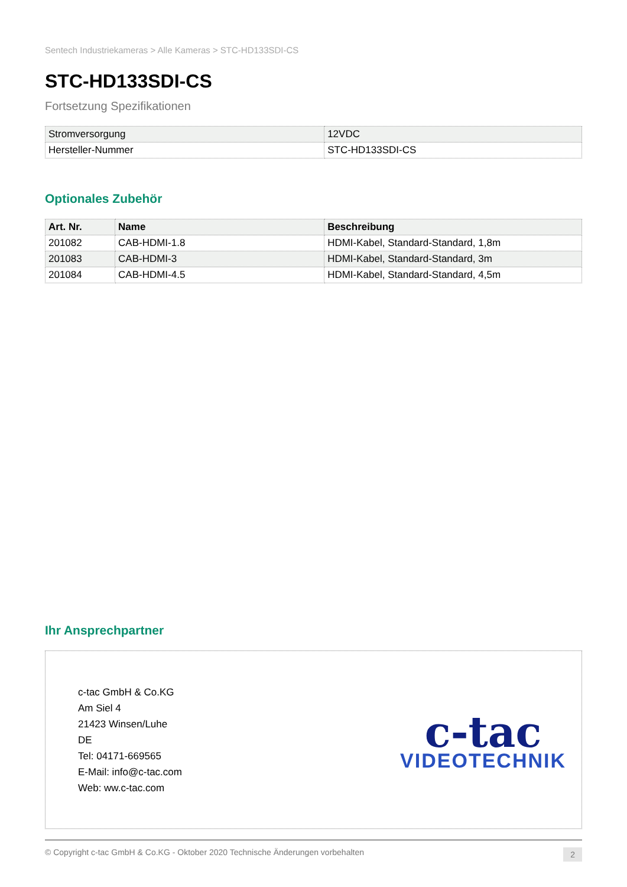Sentech Industriekameras > Alle Kameras > STC-HD133SDI-CS
STC-HD133SDI-CS
Fortsetzung Spezifikationen
| Stromversorgung | 12VDC |
| Hersteller-Nummer | STC-HD133SDI-CS |
Optionales Zubehör
| Art. Nr. | Name | Beschreibung |
| --- | --- | --- |
| 201082 | CAB-HDMI-1.8 | HDMI-Kabel, Standard-Standard, 1,8m |
| 201083 | CAB-HDMI-3 | HDMI-Kabel, Standard-Standard, 3m |
| 201084 | CAB-HDMI-4.5 | HDMI-Kabel, Standard-Standard, 4,5m |
Ihr Ansprechpartner
c-tac GmbH & Co.KG
Am Siel 4
21423 Winsen/Luhe
DE
Tel: 04171-669565
E-Mail: info@c-tac.com
Web: ww.c-tac.com
c-tac
VIDEOTECHNIK
© Copyright c-tac GmbH & Co.KG - Oktober 2020 Technische Änderungen vorbehalten 2